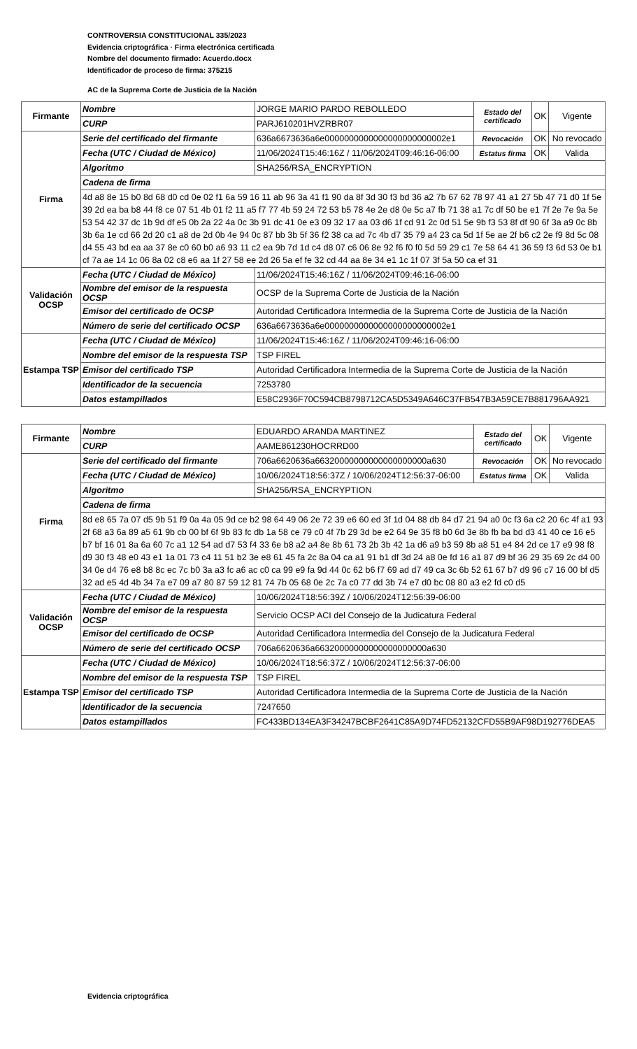CONTROVERSIA CONSTITUCIONAL 335/2023
Evidencia criptográfica · Firma electrónica certificada
Nombre del documento firmado: Acuerdo.docx
Identificador de proceso de firma: 375215
AC de la Suprema Corte de Justicia de la Nación
| Firmante | Nombre | JORGE MARIO PARDO REBOLLEDO | Estado del certificado | OK | Vigente |
| | CURP | PARJ610201HVZRBR07 | | | |
| Firma | Serie del certificado del firmante | 636a6673636a6e0000000000000000000000002e1 | Revocación | OK | No revocado |
| | Fecha (UTC / Ciudad de México) | 11/06/2024T15:46:16Z / 11/06/2024T09:46:16-06:00 | Estatus firma | OK | Valida |
| | Algoritmo | SHA256/RSA_ENCRYPTION | | | |
| | Cadena de firma | | | | |
| | 4d a8 8e 15 b0 8d 68 d0 cd 0e 02 f1 6a 59 16 11 ab 96 3a 41 f1 90 da 8f 3d 30 f3 bd 36 a2 7b 67 62 78 97 41 a1 27 5b 47 71 d0 1f 5e 39 2d ea ba b8 44 f8 ce 07 51 4b 01 f2 11 a5 f7 77 4b 59 24 72 53 b5 78 4e 2e d8 0e 5c a7 fb 71 38 a1 7c df 50 be e1 7f 2e 7e 9a 5e 53 54 42 37 dc 1b 9d df e5 0b 2a 22 4a 0c 3b 91 dc 41 0e e3 09 32 17 aa 03 d6 1f cd 91 2c 0d 51 5e 9b f3 53 8f df 90 6f 3a a9 0c 8b 3b 6a 1e cd 66 2d 20 c1 a8 de 2d 0b 4e 94 0c 87 bb 3b 5f 36 f2 38 ca ad 7c 4b d7 35 79 a4 23 ca 5d 1f 5e ae 2f b6 c2 2e f9 8d 5c 08 d4 55 43 bd ea aa 37 8e c0 60 b0 a6 93 11 c2 ea 9b 7d 1d c4 d8 07 c6 06 8e 92 f6 f0 f0 5d 59 29 c1 7e 58 64 41 36 59 f3 6d 53 0e b1 cf 7a ae 14 1c 06 8a 02 c8 e6 aa 1f 27 58 ee 2d 26 5a ef fe 32 cd 44 aa 8e 34 e1 1c 1f 07 3f 5a 50 ca ef 31 | | | | |
| Validación OCSP | Fecha (UTC / Ciudad de México) | 11/06/2024T15:46:16Z / 11/06/2024T09:46:16-06:00 | | | |
| | Nombre del emisor de la respuesta OCSP | OCSP de la Suprema Corte de Justicia de la Nación | | | |
| | Emisor del certificado de OCSP | Autoridad Certificadora Intermedia de la Suprema Corte de Justicia de la Nación | | | |
| | Número de serie del certificado OCSP | 636a6673636a6e0000000000000000000000002e1 | | | |
| Estampa TSP | Fecha (UTC / Ciudad de México) | 11/06/2024T15:46:16Z / 11/06/2024T09:46:16-06:00 | | | |
| | Nombre del emisor de la respuesta TSP | TSP FIREL | | | |
| | Emisor del certificado TSP | Autoridad Certificadora Intermedia de la Suprema Corte de Justicia de la Nación | | | |
| | Identificador de la secuencia | 7253780 | | | |
| | Datos estampillados | E58C2936F70C594CB8798712CA5D5349A646C37FB547B3A59CE7B881796AA921 | | | |
| Firmante | Nombre | EDUARDO ARANDA MARTINEZ | Estado del certificado | OK | Vigente |
| | CURP | AAME861230HOCRRD00 | | | |
| Firma | Serie del certificado del firmante | 706a6620636a66320000000000000000000a630 | Revocación | OK | No revocado |
| | Fecha (UTC / Ciudad de México) | 10/06/2024T18:56:37Z / 10/06/2024T12:56:37-06:00 | Estatus firma | OK | Valida |
| | Algoritmo | SHA256/RSA_ENCRYPTION | | | |
| | Cadena de firma | | | | |
| | 8d e8 65 7a 07 d5 9b 51 f9 0a 4a 05 9d ce b2 98 64 49 06 2e 72 39 e6 60 ed 3f 1d 04 88 db 84 d7 21 94 a0 0c f3 6a c2 20 6c 4f a1 93 2f 68 a3 6a 89 a5 61 9b cb 00 bf 6f 9b 83 fc db 1a 58 ce 79 c0 4f 7b 29 3d be e2 64 9e 35 f8 b0 6d 3e 8b fb ba bd d3 41 40 ce 16 e5 b7 bf 16 01 8a 6a 60 7c a1 12 54 ad d7 53 f4 33 6e b8 a2 a4 8e 8b 61 73 2b 3b 42 1a d6 a9 b3 59 8b a8 51 e4 84 2d ce 17 e9 98 f8 d9 30 f3 48 e0 43 e1 1a 01 73 c4 11 51 b2 3e e8 61 45 fa 2c 8a 04 ca a1 91 b1 df 3d 24 a8 0e fd 16 a1 87 d9 bf 36 29 35 69 2c d4 00 34 0e d4 76 e8 b8 8c ec 7c b0 3a a3 fc a6 ac c0 ca 99 e9 fa 9d 44 0c 62 b6 f7 69 ad d7 49 ca 3c 6b 52 61 67 b7 d9 96 c7 16 00 bf d5 32 ad e5 4d 4b 34 7a e7 09 a7 80 87 59 12 81 74 7b 05 68 0e 2c 7a c0 77 dd 3b 74 e7 d0 bc 08 80 a3 e2 fd c0 d5 | | | | |
| Validación OCSP | Fecha (UTC / Ciudad de México) | 10/06/2024T18:56:39Z / 10/06/2024T12:56:39-06:00 | | | |
| | Nombre del emisor de la respuesta OCSP | Servicio OCSP ACI del Consejo de la Judicatura Federal | | | |
| | Emisor del certificado de OCSP | Autoridad Certificadora Intermedia del Consejo de la Judicatura Federal | | | |
| | Número de serie del certificado OCSP | 706a6620636a66320000000000000000000a630 | | | |
| Estampa TSP | Fecha (UTC / Ciudad de México) | 10/06/2024T18:56:37Z / 10/06/2024T12:56:37-06:00 | | | |
| | Nombre del emisor de la respuesta TSP | TSP FIREL | | | |
| | Emisor del certificado TSP | Autoridad Certificadora Intermedia de la Suprema Corte de Justicia de la Nación | | | |
| | Identificador de la secuencia | 7247650 | | | |
| | Datos estampillados | FC433BD134EA3F34247BCBF2641C85A9D74FD52132CFD55B9AF98D192776DEA5 | | | |
Evidencia criptográfica